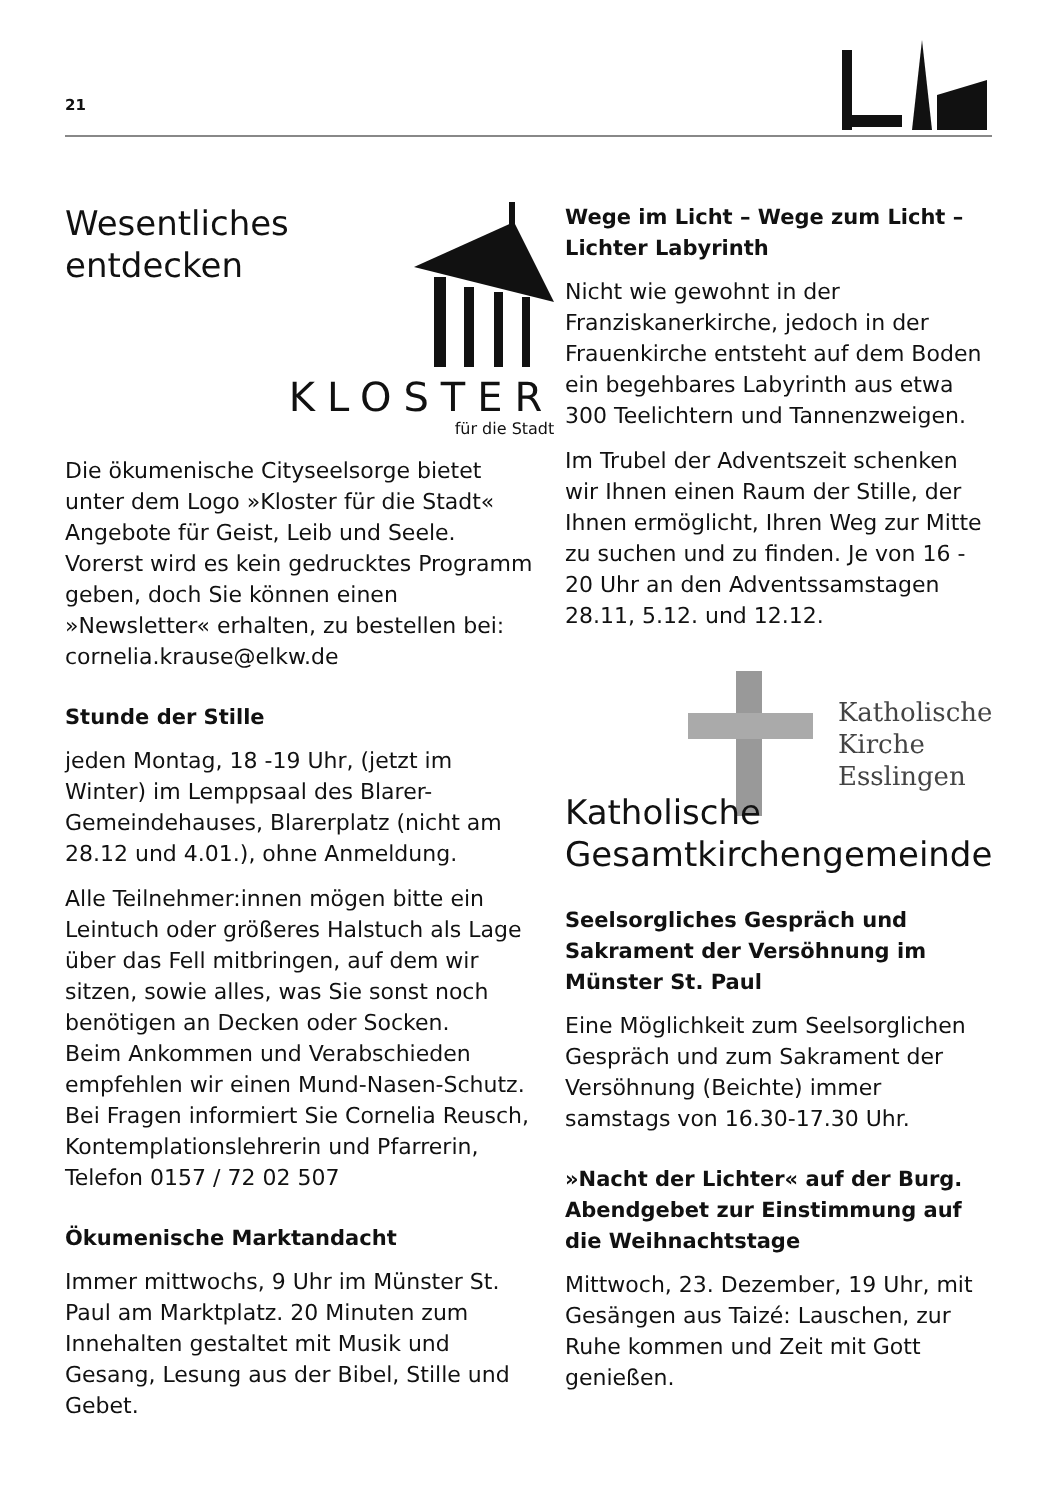21
Wesentliches
entdecken
KLOSTER
für die Stadt
Die ökumenische Cityseelsorge bietet unter dem Logo »Kloster für die Stadt« Angebote für Geist, Leib und Seele. Vorerst wird es kein gedrucktes Programm geben, doch Sie können einen »Newsletter« erhalten, zu bestellen bei: cornelia.krause@elkw.de
Stunde der Stille
jeden Montag, 18 -19 Uhr, (jetzt im Winter) im Lemppsaal des Blarer-Gemeindehauses, Blarerplatz (nicht am 28.12 und 4.01.), ohne Anmeldung.
Alle Teilnehmer:innen mögen bitte ein Leintuch oder größeres Halstuch als Lage über das Fell mitbringen, auf dem wir sitzen, sowie alles, was Sie sonst noch benötigen an Decken oder Socken.
Beim Ankommen und Verabschieden empfehlen wir einen Mund-Nasen-Schutz.
Bei Fragen informiert Sie Cornelia Reusch, Kontemplationslehrerin und Pfarrerin, Telefon 0157 / 72 02 507
Ökumenische Marktandacht
Immer mittwochs, 9 Uhr im Münster St. Paul am Marktplatz. 20 Minuten zum Innehalten gestaltet mit Musik und Gesang, Lesung aus der Bibel, Stille und Gebet.
Wege im Licht – Wege zum Licht – Lichter Labyrinth
Nicht wie gewohnt in der Franziskanerkirche, jedoch in der Frauenkirche entsteht auf dem Boden ein begehbares Labyrinth aus etwa 300 Teelichtern und Tannenzweigen.
Im Trubel der Adventszeit schenken wir Ihnen einen Raum der Stille, der Ihnen ermöglicht, Ihren Weg zur Mitte zu suchen und zu finden. Je von 16 - 20 Uhr an den Adventssamstagen 28.11, 5.12. und 12.12.
Katholische
Kirche
Esslingen
Katholische
Gesamtkirchengemeinde
Seelsorgliches Gespräch und Sakrament der Versöhnung im Münster St. Paul
Eine Möglichkeit zum Seelsorglichen Gespräch und zum Sakrament der Versöhnung (Beichte) immer samstags von 16.30-17.30 Uhr.
»Nacht der Lichter« auf der Burg. Abendgebet zur Einstimmung auf die Weihnachtstage
Mittwoch, 23. Dezember, 19 Uhr, mit Gesängen aus Taizé: Lauschen, zur Ruhe kommen und Zeit mit Gott genießen.